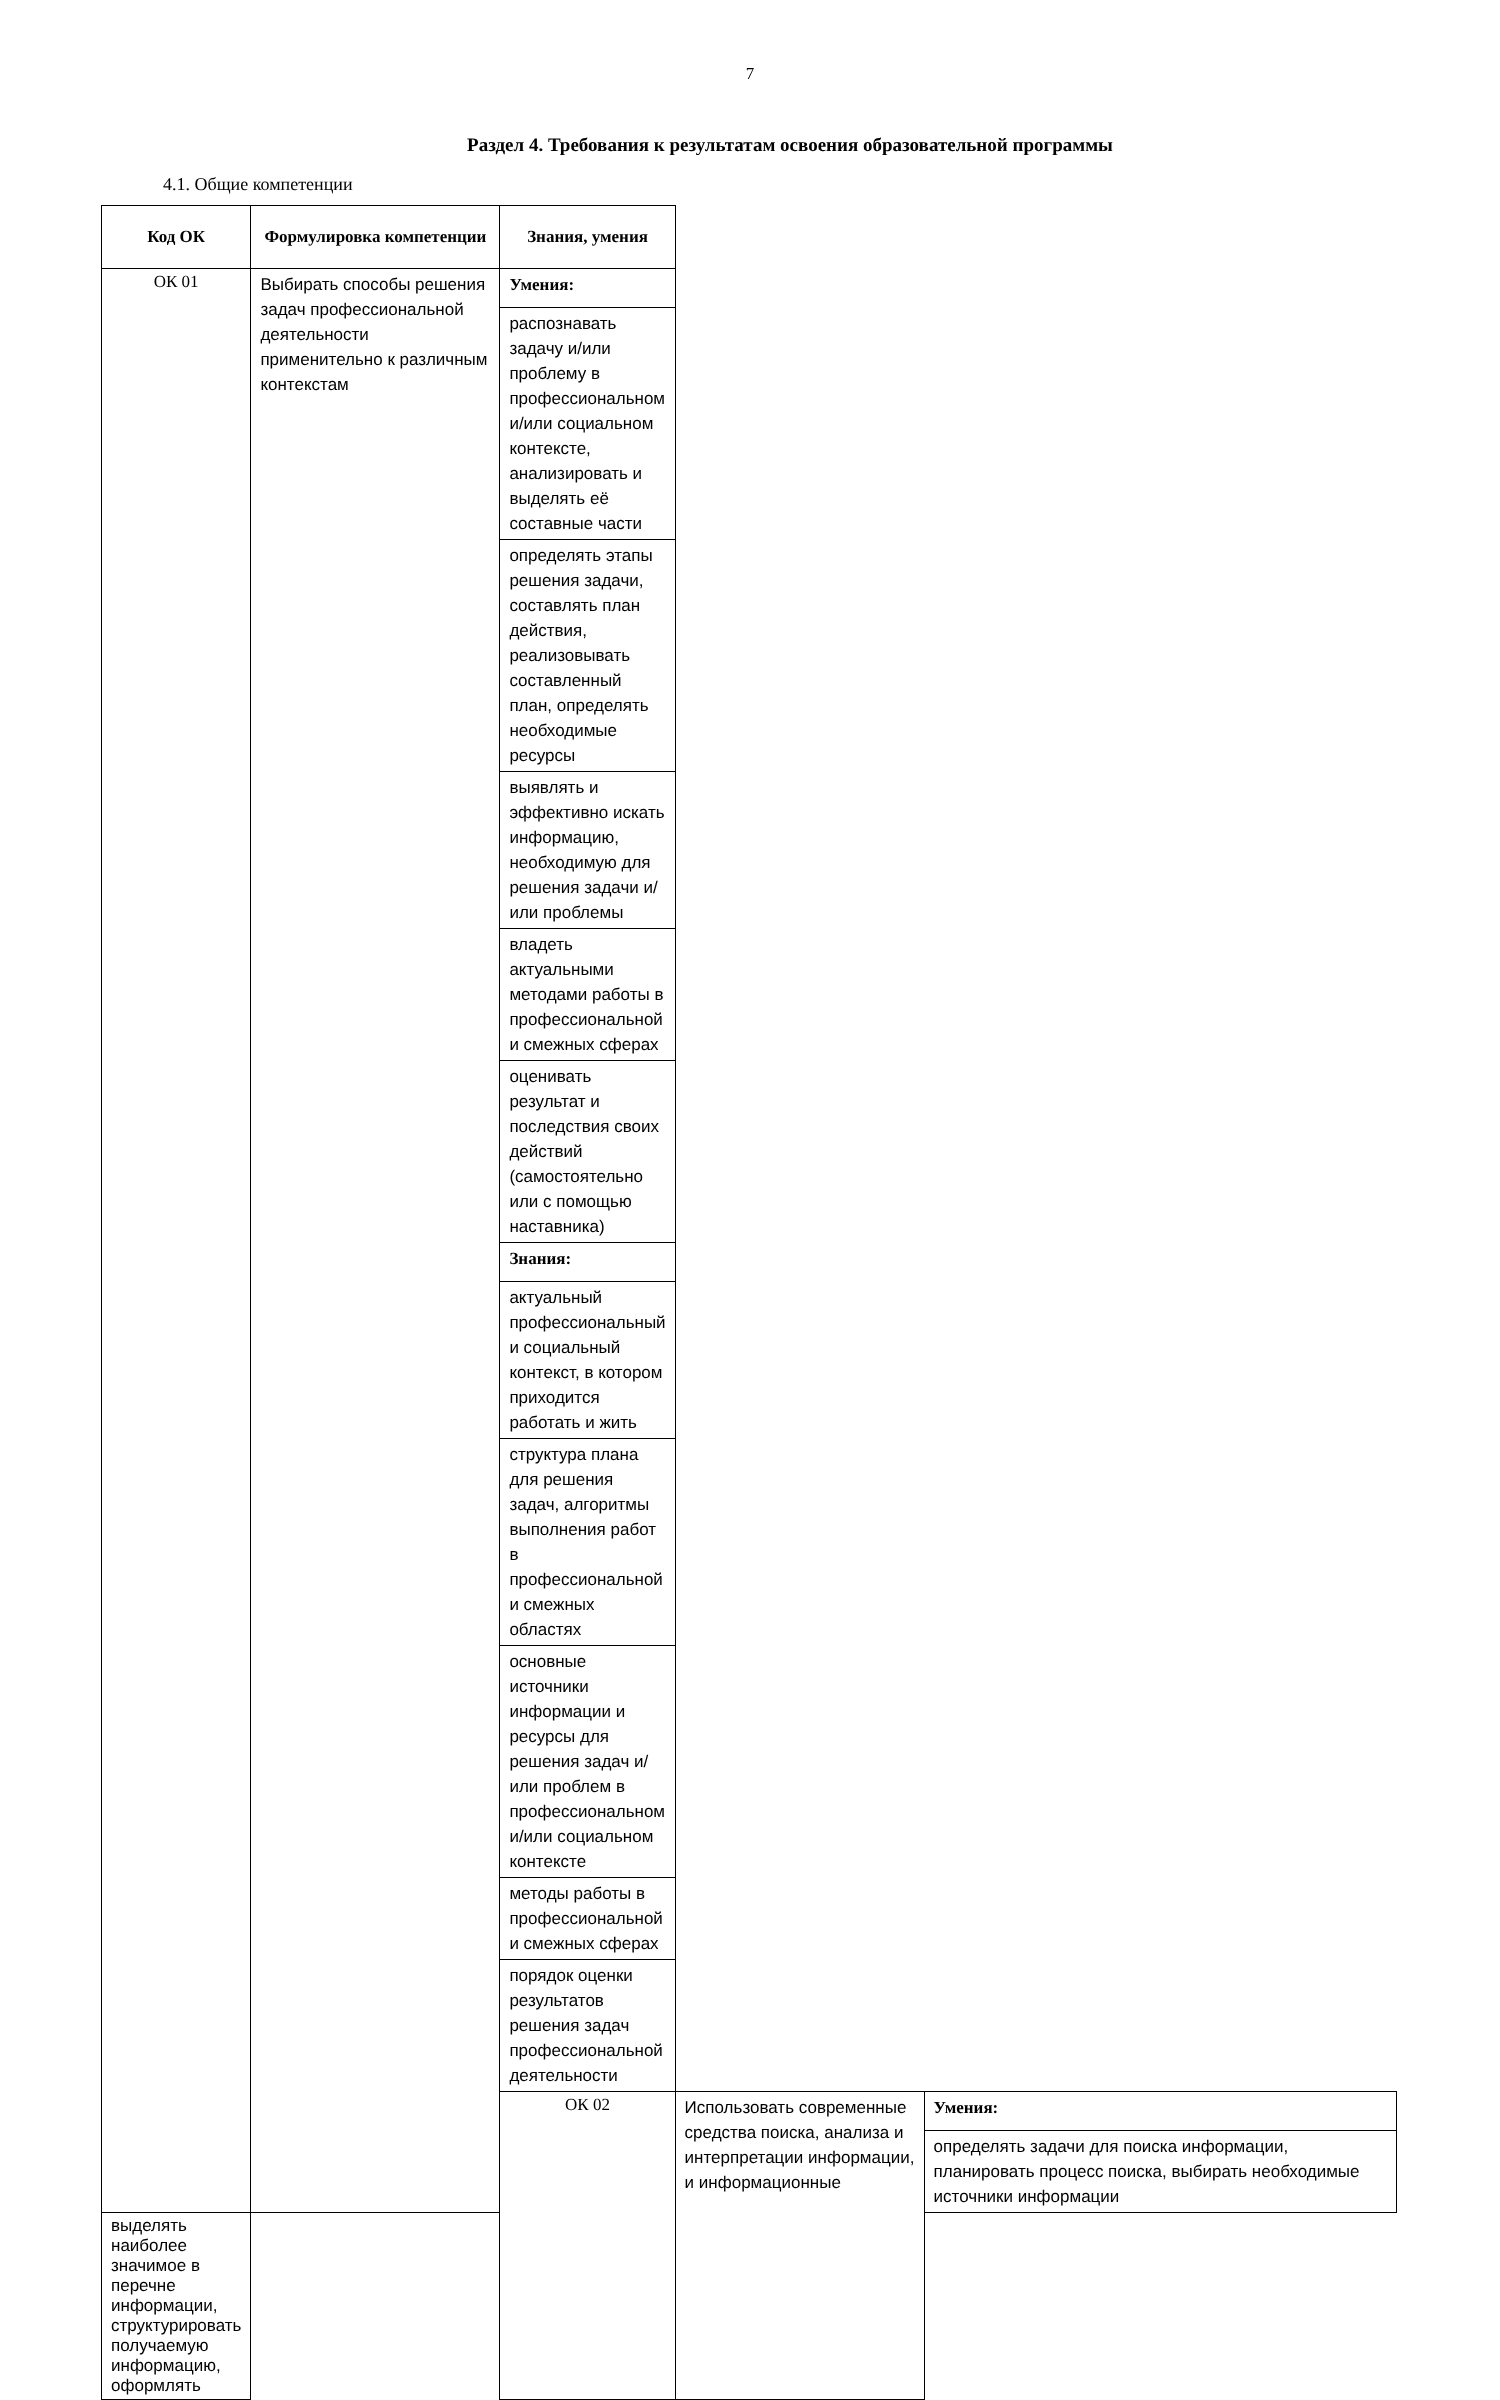7
Раздел 4. Требования к результатам освоения образовательной программы
4.1. Общие компетенции
| Код ОК | Формулировка компетенции | Знания, умения | | |
| --- | --- | --- | --- | --- |
| ОК 01 | Выбирать способы решения задач профессиональной деятельности применительно к различным контекстам | Умения: | | |
| | | распознавать задачу и/или проблему в профессиональном и/или социальном контексте, анализировать и выделять её составные части | | |
| | | определять этапы решения задачи, составлять план действия, реализовывать составленный план, определять необходимые ресурсы | | |
| | | выявлять и эффективно искать информацию, необходимую для решения задачи и/или проблемы | | |
| | | владеть актуальными методами работы в профессиональной и смежных сферах | | |
| | | оценивать результат и последствия своих действий (самостоятельно или с помощью наставника) | | |
| | | Знания: | | |
| | | актуальный профессиональный и социальный контекст, в котором приходится работать и жить | | |
| | | структура плана для решения задач, алгоритмы выполнения работ в профессиональной и смежных областях | | |
| | | основные источники информации и ресурсы для решения задач и/или проблем в профессиональном и/или социальном контексте | | |
| | | методы работы в профессиональной и смежных сферах | | |
| | | порядок оценки результатов решения задач профессиональной деятельности | | |
| | | ОК 02 | Использовать современные средства поиска, анализа и интерпретации информации, и информационные | Умения: |
| | | | | определять задачи для поиска информации, планировать процесс поиска, выбирать необходимые источники информации |
| выделять наиболее значимое в перечне информации, структурировать получаемую информацию, оформлять | | | | |